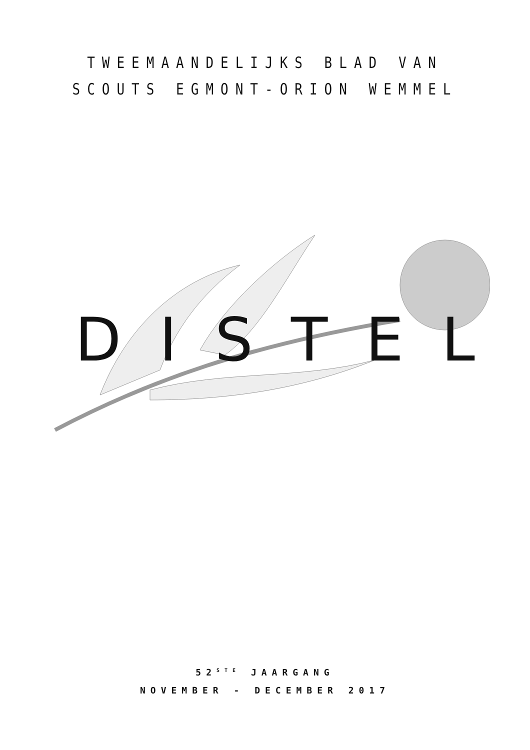TWEEMAANDELIJKS BLAD VAN
SCOUTS EGMONT-ORION WEMMEL
D I S T E L
52<sup>STE</sup> JAARGANG
NOVEMBER - DECEMBER 2017